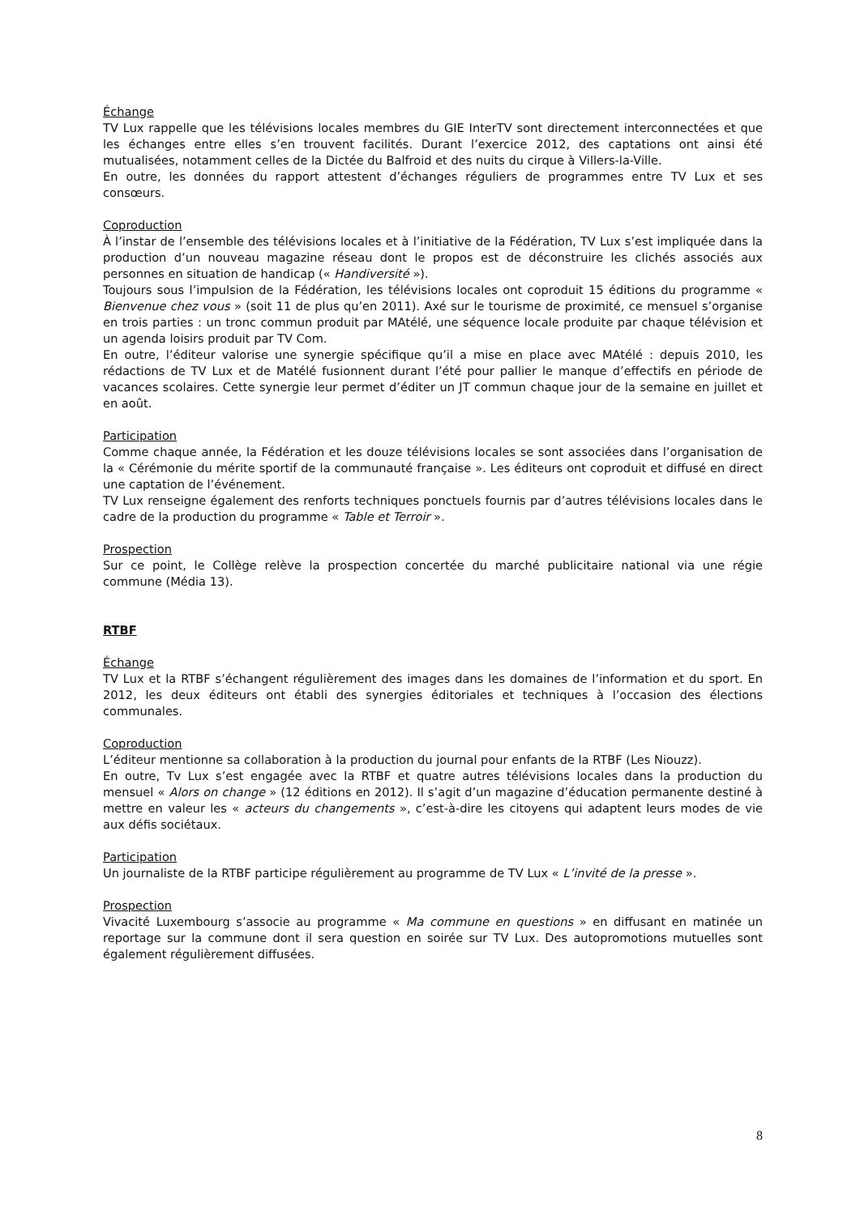Échange
TV Lux rappelle que les télévisions locales membres du GIE InterTV sont directement interconnectées et que les échanges entre elles s’en trouvent facilités. Durant l’exercice 2012, des captations ont ainsi été mutualisées, notamment celles de la Dictée du Balfroid et des nuits du cirque à Villers-la-Ville.
En outre, les données du rapport attestent d’échanges réguliers de programmes entre TV Lux et ses consœurs.
Coproduction
À l’instar de l’ensemble des télévisions locales et à l’initiative de la Fédération, TV Lux s’est impliquée dans la production d’un nouveau magazine réseau dont le propos est de déconstruire les clichés associés aux personnes en situation de handicap (« Handiversité »).
Toujours sous l’impulsion de la Fédération, les télévisions locales ont coproduit 15 éditions du programme « Bienvenue chez vous » (soit 11 de plus qu’en 2011). Axé sur le tourisme de proximité, ce mensuel s’organise en trois parties : un tronc commun produit par MAtélé, une séquence locale produite par chaque télévision et un agenda loisirs produit par TV Com.
En outre, l’éditeur valorise une synergie spécifique qu’il a mise en place avec MAtélé : depuis 2010, les rédactions de TV Lux et de Matélé fusionnent durant l’été pour pallier le manque d’effectifs en période de vacances scolaires. Cette synergie leur permet d’éditer un JT commun chaque jour de la semaine en juillet et en août.
Participation
Comme chaque année, la Fédération et les douze télévisions locales se sont associées dans l’organisation de la « Cérémonie du mérite sportif de la communauté française ». Les éditeurs ont coproduit et diffusé en direct une captation de l’événement.
TV Lux renseigne également des renforts techniques ponctuels fournis par d’autres télévisions locales dans le cadre de la production du programme « Table et Terroir ».
Prospection
Sur ce point, le Collège relève la prospection concertée du marché publicitaire national via une régie commune (Média 13).
RTBF
Échange
TV Lux et la RTBF s’échangent régulièrement des images dans les domaines de l’information et du sport. En 2012, les deux éditeurs ont établi des synergies éditoriales et techniques à l’occasion des élections communales.
Coproduction
L’éditeur mentionne sa collaboration à la production du journal pour enfants de la RTBF (Les Niouzz).
En outre, Tv Lux s’est engagée avec la RTBF et quatre autres télévisions locales dans la production du mensuel « Alors on change » (12 éditions en 2012). Il s’agit d’un magazine d’éducation permanente destiné à mettre en valeur les « acteurs du changements », c’est-à-dire les citoyens qui adaptent leurs modes de vie aux défis sociétaux.
Participation
Un journaliste de la RTBF participe régulièrement au programme de TV Lux « L’invité de la presse ».
Prospection
Vivacité Luxembourg s’associe au programme « Ma commune en questions » en diffusant en matinée un reportage sur la commune dont il sera question en soirée sur TV Lux. Des autopromotions mutuelles sont également régulièrement diffusées.
8